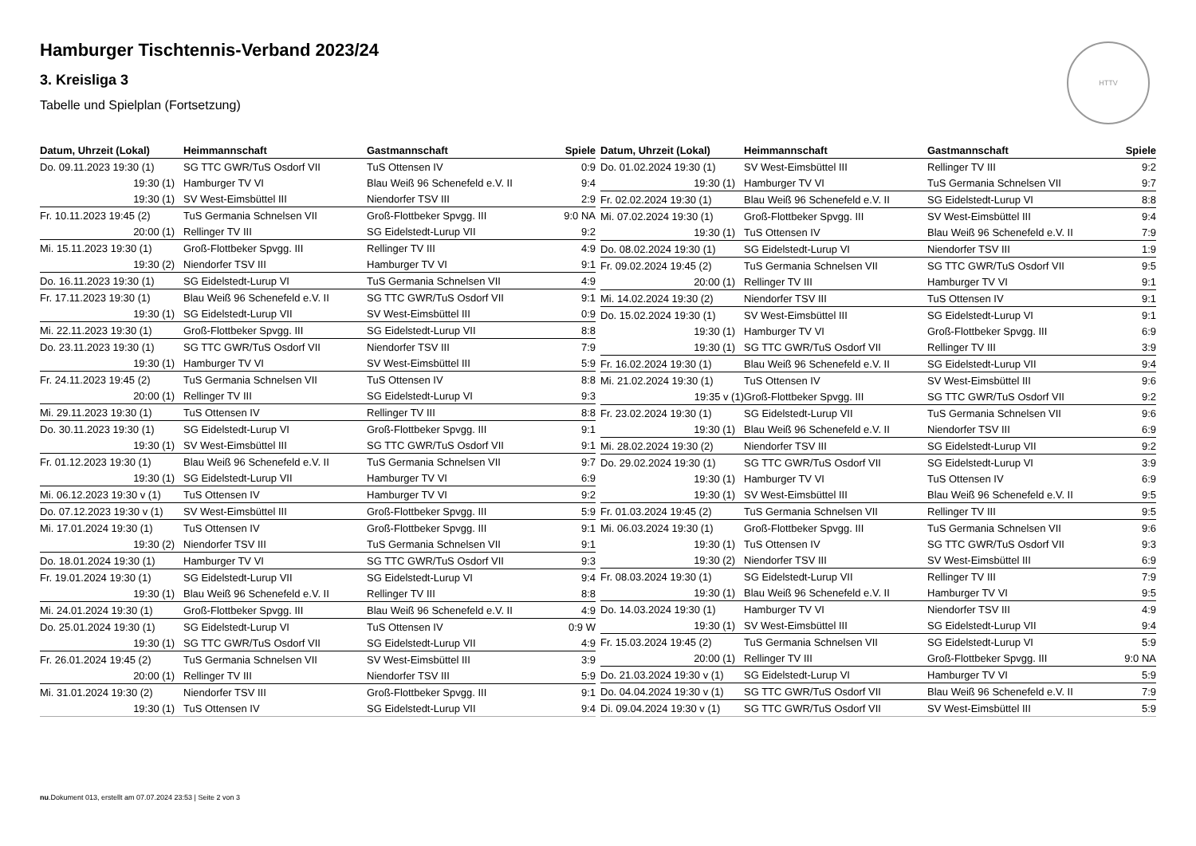HTTV
Hamburger Tischtennis-Verband 2023/24
3. Kreisliga 3
Tabelle und Spielplan (Fortsetzung)
| Datum, Uhrzeit (Lokal) | Heimmannschaft | Gastmannschaft | Spiele |
| --- | --- | --- | --- |
| Do. 09.11.2023 19:30 (1) | SG TTC GWR/TuS Osdorf VII | TuS Ottensen IV | 0:9 |
| 19:30 (1) | Hamburger TV VI | Blau Weiß 96 Schenefeld e.V. II | 9:4 |
| 19:30 (1) | SV West-Eimsbüttel III | Niendorfer TSV III | 2:9 |
| Fr. 10.11.2023 19:45 (2) | TuS Germania Schnelsen VII | Groß-Flottbeker Spvgg. III | 9:0 NA |
| 20:00 (1) | Rellinger TV III | SG Eidelstedt-Lurup VII | 9:2 |
| Mi. 15.11.2023 19:30 (1) | Groß-Flottbeker Spvgg. III | Rellinger TV III | 4:9 |
| 19:30 (2) | Niendorfer TSV III | Hamburger TV VI | 9:1 |
| Do. 16.11.2023 19:30 (1) | SG Eidelstedt-Lurup VI | TuS Germania Schnelsen VII | 4:9 |
| Fr. 17.11.2023 19:30 (1) | Blau Weiß 96 Schenefeld e.V. II | SG TTC GWR/TuS Osdorf VII | 9:1 |
| 19:30 (1) | SG Eidelstedt-Lurup VII | SV West-Eimsbüttel III | 0:9 |
| Mi. 22.11.2023 19:30 (1) | Groß-Flottbeker Spvgg. III | SG Eidelstedt-Lurup VII | 8:8 |
| Do. 23.11.2023 19:30 (1) | SG TTC GWR/TuS Osdorf VII | Niendorfer TSV III | 7:9 |
| 19:30 (1) | Hamburger TV VI | SV West-Eimsbüttel III | 5:9 |
| Fr. 24.11.2023 19:45 (2) | TuS Germania Schnelsen VII | TuS Ottensen IV | 8:8 |
| 20:00 (1) | Rellinger TV III | SG Eidelstedt-Lurup VI | 9:3 |
| Mi. 29.11.2023 19:30 (1) | TuS Ottensen IV | Rellinger TV III | 8:8 |
| Do. 30.11.2023 19:30 (1) | SG Eidelstedt-Lurup VI | Groß-Flottbeker Spvgg. III | 9:1 |
| 19:30 (1) | SV West-Eimsbüttel III | SG TTC GWR/TuS Osdorf VII | 9:1 |
| Fr. 01.12.2023 19:30 (1) | Blau Weiß 96 Schenefeld e.V. II | TuS Germania Schnelsen VII | 9:7 |
| 19:30 (1) | SG Eidelstedt-Lurup VII | Hamburger TV VI | 6:9 |
| Mi. 06.12.2023 19:30 v (1) | TuS Ottensen IV | Hamburger TV VI | 9:2 |
| Do. 07.12.2023 19:30 v (1) | SV West-Eimsbüttel III | Groß-Flottbeker Spvgg. III | 5:9 |
| Mi. 17.01.2024 19:30 (1) | TuS Ottensen IV | Groß-Flottbeker Spvgg. III | 9:1 |
| 19:30 (2) | Niendorfer TSV III | TuS Germania Schnelsen VII | 9:1 |
| Do. 18.01.2024 19:30 (1) | Hamburger TV VI | SG TTC GWR/TuS Osdorf VII | 9:3 |
| Fr. 19.01.2024 19:30 (1) | SG Eidelstedt-Lurup VII | SG Eidelstedt-Lurup VI | 9:4 |
| 19:30 (1) | Blau Weiß 96 Schenefeld e.V. II | Rellinger TV III | 8:8 |
| Mi. 24.01.2024 19:30 (1) | Groß-Flottbeker Spvgg. III | Blau Weiß 96 Schenefeld e.V. II | 4:9 |
| Do. 25.01.2024 19:30 (1) | SG Eidelstedt-Lurup VI | TuS Ottensen IV | 0:9 W |
| 19:30 (1) | SG TTC GWR/TuS Osdorf VII | SG Eidelstedt-Lurup VII | 4:9 |
| Fr. 26.01.2024 19:45 (2) | TuS Germania Schnelsen VII | SV West-Eimsbüttel III | 3:9 |
| 20:00 (1) | Rellinger TV III | Niendorfer TSV III | 5:9 |
| Mi. 31.01.2024 19:30 (2) | Niendorfer TSV III | Groß-Flottbeker Spvgg. III | 9:1 |
| 19:30 (1) | TuS Ottensen IV | SG Eidelstedt-Lurup VII | 9:4 |
| Datum, Uhrzeit (Lokal) | Heimmannschaft | Gastmannschaft | Spiele |
| --- | --- | --- | --- |
| Do. 01.02.2024 19:30 (1) | SV West-Eimsbüttel III | Rellinger TV III | 9:2 |
| 19:30 (1) | Hamburger TV VI | TuS Germania Schnelsen VII | 9:7 |
| Fr. 02.02.2024 19:30 (1) | Blau Weiß 96 Schenefeld e.V. II | SG Eidelstedt-Lurup VI | 8:8 |
| Mi. 07.02.2024 19:30 (1) | Groß-Flottbeker Spvgg. III | SV West-Eimsbüttel III | 9:4 |
| 19:30 (1) | TuS Ottensen IV | Blau Weiß 96 Schenefeld e.V. II | 7:9 |
| Do. 08.02.2024 19:30 (1) | SG Eidelstedt-Lurup VI | Niendorfer TSV III | 1:9 |
| Fr. 09.02.2024 19:45 (2) | TuS Germania Schnelsen VII | SG TTC GWR/TuS Osdorf VII | 9:5 |
| 20:00 (1) | Rellinger TV III | Hamburger TV VI | 9:1 |
| Mi. 14.02.2024 19:30 (2) | Niendorfer TSV III | TuS Ottensen IV | 9:1 |
| Do. 15.02.2024 19:30 (1) | SV West-Eimsbüttel III | SG Eidelstedt-Lurup VI | 9:1 |
| 19:30 (1) | Hamburger TV VI | Groß-Flottbeker Spvgg. III | 6:9 |
| 19:30 (1) | SG TTC GWR/TuS Osdorf VII | Rellinger TV III | 3:9 |
| Fr. 16.02.2024 19:30 (1) | Blau Weiß 96 Schenefeld e.V. II | SG Eidelstedt-Lurup VII | 9:4 |
| Mi. 21.02.2024 19:30 (1) | TuS Ottensen IV | SV West-Eimsbüttel III | 9:6 |
| 19:35 v (1) | Groß-Flottbeker Spvgg. III | SG TTC GWR/TuS Osdorf VII | 9:2 |
| Fr. 23.02.2024 19:30 (1) | SG Eidelstedt-Lurup VII | TuS Germania Schnelsen VII | 9:6 |
| 19:30 (1) | Blau Weiß 96 Schenefeld e.V. II | Niendorfer TSV III | 6:9 |
| Mi. 28.02.2024 19:30 (2) | Niendorfer TSV III | SG Eidelstedt-Lurup VII | 9:2 |
| Do. 29.02.2024 19:30 (1) | SG TTC GWR/TuS Osdorf VII | SG Eidelstedt-Lurup VI | 3:9 |
| 19:30 (1) | Hamburger TV VI | TuS Ottensen IV | 6:9 |
| 19:30 (1) | SV West-Eimsbüttel III | Blau Weiß 96 Schenefeld e.V. II | 9:5 |
| Fr. 01.03.2024 19:45 (2) | TuS Germania Schnelsen VII | Rellinger TV III | 9:5 |
| Mi. 06.03.2024 19:30 (1) | Groß-Flottbeker Spvgg. III | TuS Germania Schnelsen VII | 9:6 |
| 19:30 (1) | TuS Ottensen IV | SG TTC GWR/TuS Osdorf VII | 9:3 |
| 19:30 (2) | Niendorfer TSV III | SV West-Eimsbüttel III | 6:9 |
| Fr. 08.03.2024 19:30 (1) | SG Eidelstedt-Lurup VII | Rellinger TV III | 7:9 |
| 19:30 (1) | Blau Weiß 96 Schenefeld e.V. II | Hamburger TV VI | 9:5 |
| Do. 14.03.2024 19:30 (1) | Hamburger TV VI | Niendorfer TSV III | 4:9 |
| 19:30 (1) | SV West-Eimsbüttel III | SG Eidelstedt-Lurup VII | 9:4 |
| Fr. 15.03.2024 19:45 (2) | TuS Germania Schnelsen VII | SG Eidelstedt-Lurup VI | 5:9 |
| 20:00 (1) | Rellinger TV III | Groß-Flottbeker Spvgg. III | 9:0 NA |
| Do. 21.03.2024 19:30 v (1) | SG Eidelstedt-Lurup VI | Hamburger TV VI | 5:9 |
| Do. 04.04.2024 19:30 v (1) | SG TTC GWR/TuS Osdorf VII | Blau Weiß 96 Schenefeld e.V. II | 7:9 |
| Di. 09.04.2024 19:30 v (1) | SG TTC GWR/TuS Osdorf VII | SV West-Eimsbüttel III | 5:9 |
nu.Dokument 013, erstellt am 07.07.2024 23:53 | Seite 2 von 3